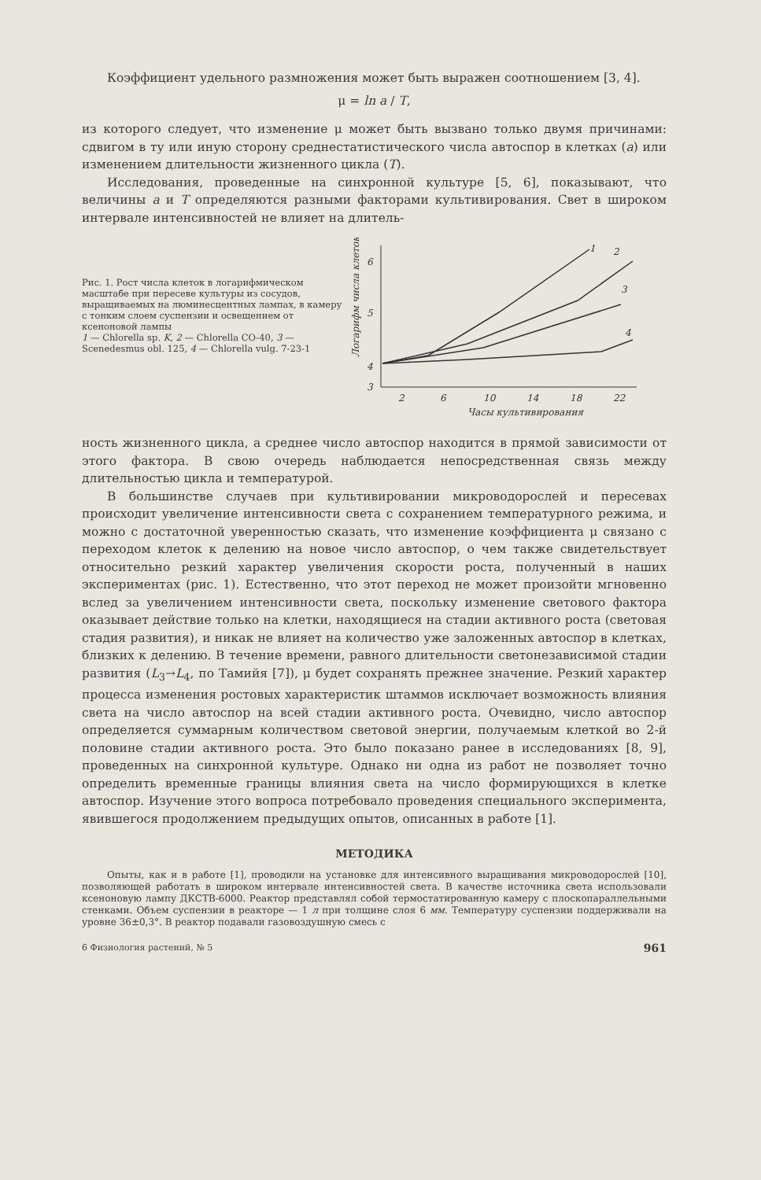Коэффициент удельного размножения может быть выражен соотношением [3, 4].
μ = ln a / T,
из которого следует, что изменение μ может быть вызвано только двумя причинами: сдвигом в ту или иную сторону среднестатистического числа автоспор в клетках (a) или изменением длительности жизненного цикла (T).
Исследования, проведенные на синхронной культуре [5, 6], показывают, что величины a и T определяются разными факторами культивирования. Свет в широком интервале интенсивностей не влияет на длитель-
Рис. 1. Рост числа клеток в логарифмическом масштабе при пересеве культуры из сосудов, выращиваемых на люминесцентных лампах, в камеру с тонким слоем суспензии и освещением от ксеноновой лампы
1 — Chlorella sp. K, 2 — Chlorella CO-40, 3 — Scenedesmus obl. 125, 4 — Chlorella vulg. 7-23-1
Логарифм числа клеток
6
5
4
3
2
6
10
14
18
22
Часы культивирования
1
2
3
4
ность жизненного цикла, а среднее число автоспор находится в прямой зависимости от этого фактора. В свою очередь наблюдается непосредственная связь между длительностью цикла и температурой.
В большинстве случаев при культивировании микроводорослей и пересевах происходит увеличение интенсивности света с сохранением температурного режима, и можно с достаточной уверенностью сказать, что изменение коэффициента μ связано с переходом клеток к делению на новое число автоспор, о чем также свидетельствует относительно резкий характер увеличения скорости роста, полученный в наших экспериментах (рис. 1). Естественно, что этот переход не может произойти мгновенно вслед за увеличением интенсивности света, поскольку изменение светового фактора оказывает действие только на клетки, находящиеся на стадии активного роста (световая стадия развития), и никак не влияет на количество уже заложенных автоспор в клетках, близких к делению. В течение времени, равного длительности светонезависимой стадии развития (L<sub>3</sub>→L<sub>4</sub>, по Тамийя [7]), μ будет сохранять прежнее значение. Резкий характер процесса изменения ростовых характеристик штаммов исключает возможность влияния света на число автоспор на всей стадии активного роста. Очевидно, число автоспор определяется суммарным количеством световой энергии, получаемым клеткой во 2-й половине стадии активного роста. Это было показано ранее в исследованиях [8, 9], проведенных на синхронной культуре. Однако ни одна из работ не позволяет точно определить временные границы влияния света на число формирующихся в клетке автоспор. Изучение этого вопроса потребовало проведения специального эксперимента, явившегося продолжением предыдущих опытов, описанных в работе [1].
МЕТОДИКА
Опыты, как и в работе [1], проводили на установке для интенсивного выращивания микроводорослей [10], позволяющей работать в широком интервале интенсивностей света. В качестве источника света использовали ксеноновую лампу ДКСТВ-6000. Реактор представлял собой термостатированную камеру с плоскопараллельными стенками. Объем суспензии в реакторе — 1 л при толщине слоя 6 мм. Температуру суспензии поддерживали на уровне 36±0,3°. В реактор подавали газовоздушную смесь с
6 Физиология растений, № 5 961